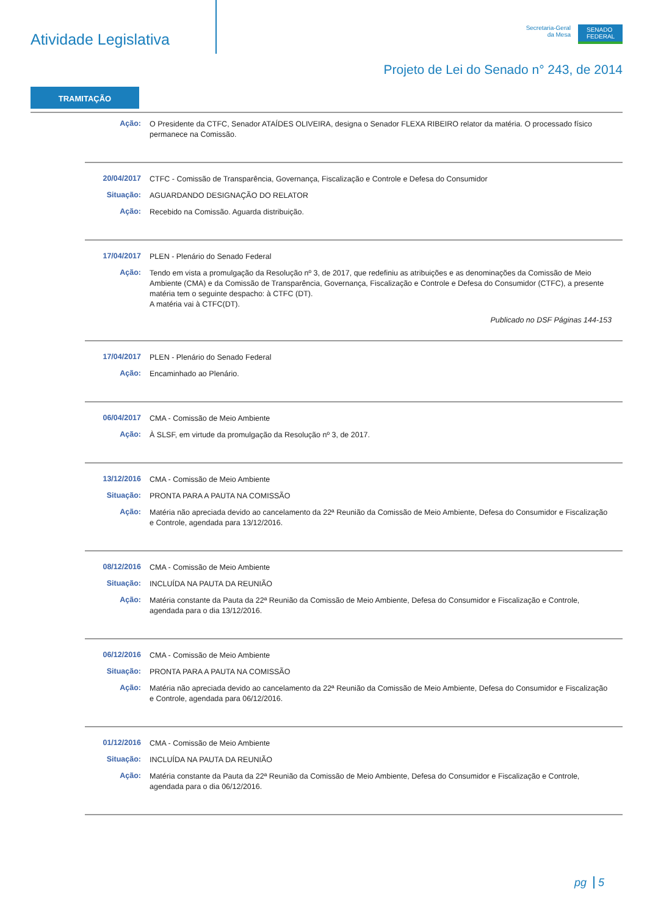Atividade Legislativa
Secretaria-Geral
da Mesa
SENADO
FEDERAL
Projeto de Lei do Senado n° 243, de 2014
TRAMITAÇÃO
Ação:
O Presidente da CTFC, Senador ATAÍDES OLIVEIRA, designa o Senador FLEXA RIBEIRO relator da matéria. O processado físico permanece na Comissão.
20/04/2017
CTFC - Comissão de Transparência, Governança, Fiscalização e Controle e Defesa do Consumidor
Situação:
AGUARDANDO DESIGNAÇÃO DO RELATOR
Ação:
Recebido na Comissão. Aguarda distribuição.
17/04/2017
PLEN - Plenário do Senado Federal
Ação:
Tendo em vista a promulgação da Resolução nº 3, de 2017, que redefiniu as atribuições e as denominações da Comissão de Meio Ambiente (CMA) e da Comissão de Transparência, Governança, Fiscalização e Controle e Defesa do Consumidor (CTFC), a presente matéria tem o seguinte despacho: à CTFC (DT).
A matéria vai à CTFC(DT).
Publicado no DSF Páginas 144-153
17/04/2017
PLEN - Plenário do Senado Federal
Ação:
Encaminhado ao Plenário.
06/04/2017
CMA - Comissão de Meio Ambiente
Ação:
À SLSF, em virtude da promulgação da Resolução nº 3, de 2017.
13/12/2016
CMA - Comissão de Meio Ambiente
Situação:
PRONTA PARA A PAUTA NA COMISSÃO
Ação:
Matéria não apreciada devido ao cancelamento da 22ª Reunião da Comissão de Meio Ambiente, Defesa do Consumidor e Fiscalização e Controle, agendada para 13/12/2016.
08/12/2016
CMA - Comissão de Meio Ambiente
Situação:
INCLUÍDA NA PAUTA DA REUNIÃO
Ação:
Matéria constante da Pauta da 22ª Reunião da Comissão de Meio Ambiente, Defesa do Consumidor e Fiscalização e Controle, agendada para o dia 13/12/2016.
06/12/2016
CMA - Comissão de Meio Ambiente
Situação:
PRONTA PARA A PAUTA NA COMISSÃO
Ação:
Matéria não apreciada devido ao cancelamento da 22ª Reunião da Comissão de Meio Ambiente, Defesa do Consumidor e Fiscalização e Controle, agendada para 06/12/2016.
01/12/2016
CMA - Comissão de Meio Ambiente
Situação:
INCLUÍDA NA PAUTA DA REUNIÃO
Ação:
Matéria constante da Pauta da 22ª Reunião da Comissão de Meio Ambiente, Defesa do Consumidor e Fiscalização e Controle, agendada para o dia 06/12/2016.
pg 5